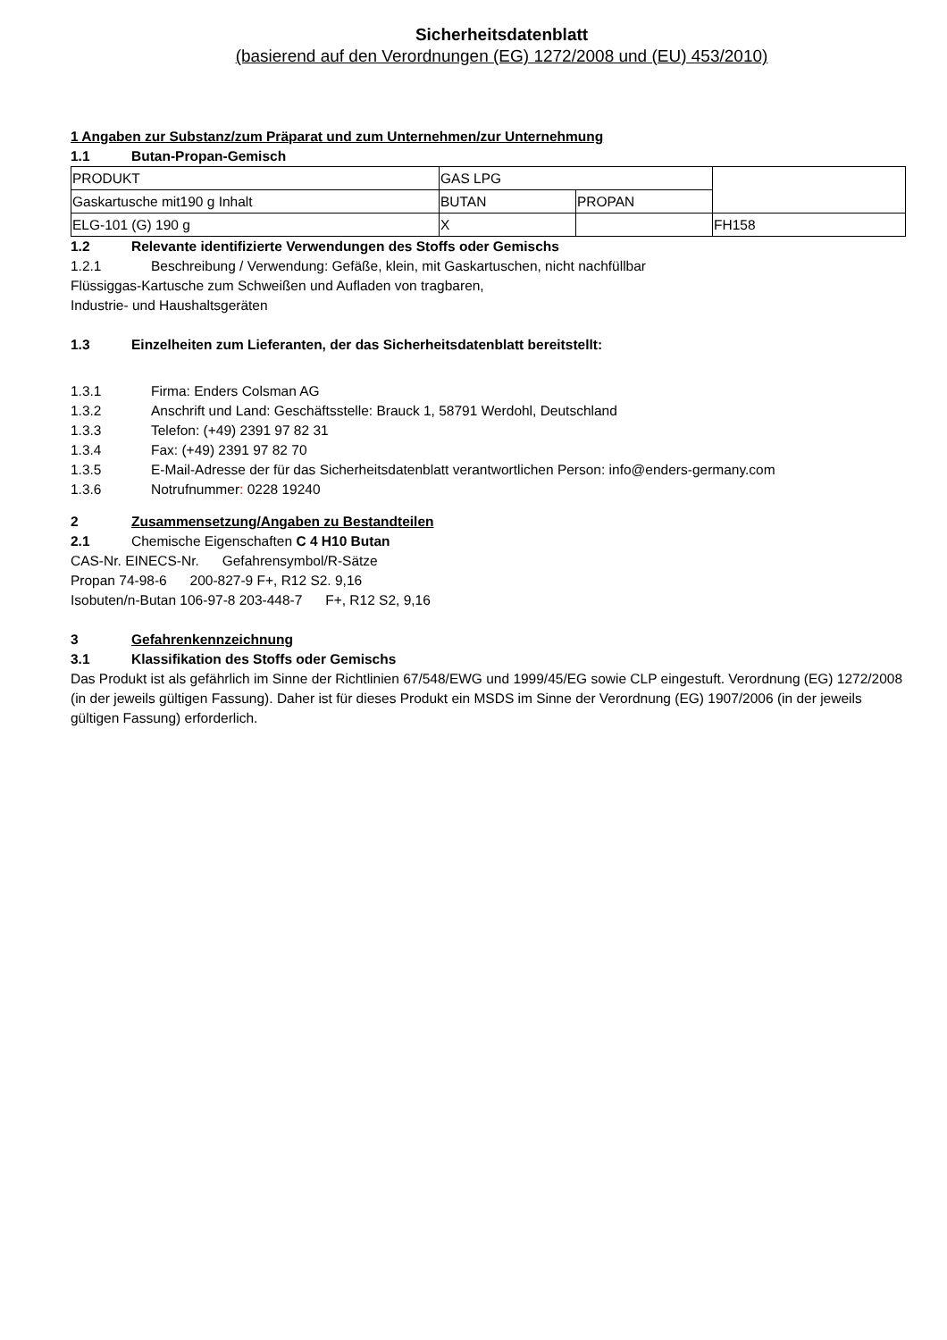Sicherheitsdatenblatt
(basierend auf den Verordnungen (EG) 1272/2008 und (EU) 453/2010)
1 Angaben zur Substanz/zum Präparat und zum Unternehmen/zur Unternehmung
1.1 Butan-Propan-Gemisch
| PRODUKT | GAS LPG | | |
| Gaskartusche mit190 g Inhalt | BUTAN | PROPAN | |
| ELG-101 (G) 190 g | X | | FH158 |
1.2 Relevante identifizierte Verwendungen des Stoffs oder Gemischs
1.2.1 Beschreibung / Verwendung: Gefäße, klein, mit Gaskartuschen, nicht nachfüllbar
Flüssiggas-Kartusche zum Schweißen und Aufladen von tragbaren,
Industrie- und Haushaltsgeräten
1.3 Einzelheiten zum Lieferanten, der das Sicherheitsdatenblatt bereitstellt:
1.3.1 Firma: Enders Colsman AG
1.3.2 Anschrift und Land: Geschäftsstelle: Brauck 1, 58791 Werdohl, Deutschland
1.3.3 Telefon: (+49) 2391 97 82 31
1.3.4 Fax: (+49) 2391 97 82 70
1.3.5 E-Mail-Adresse der für das Sicherheitsdatenblatt verantwortlichen Person: info@enders-germany.com
1.3.6 Notrufnummer: 0228 19240
2 Zusammensetzung/Angaben zu Bestandteilen
2.1 Chemische Eigenschaften C 4 H10 Butan
CAS-Nr. EINECS-Nr. Gefahrensymbol/R-Sätze
Propan 74-98-6 200-827-9 F+, R12 S2. 9,16
Isobuten/n-Butan 106-97-8 203-448-7 F+, R12 S2, 9,16
3 Gefahrenkennzeichnung
3.1 Klassifikation des Stoffs oder Gemischs
Das Produkt ist als gefährlich im Sinne der Richtlinien 67/548/EWG und 1999/45/EG sowie CLP eingestuft. Verordnung (EG) 1272/2008 (in der jeweils gültigen Fassung). Daher ist für dieses Produkt ein MSDS im Sinne der Verordnung (EG) 1907/2006 (in der jeweils gültigen Fassung) erforderlich.